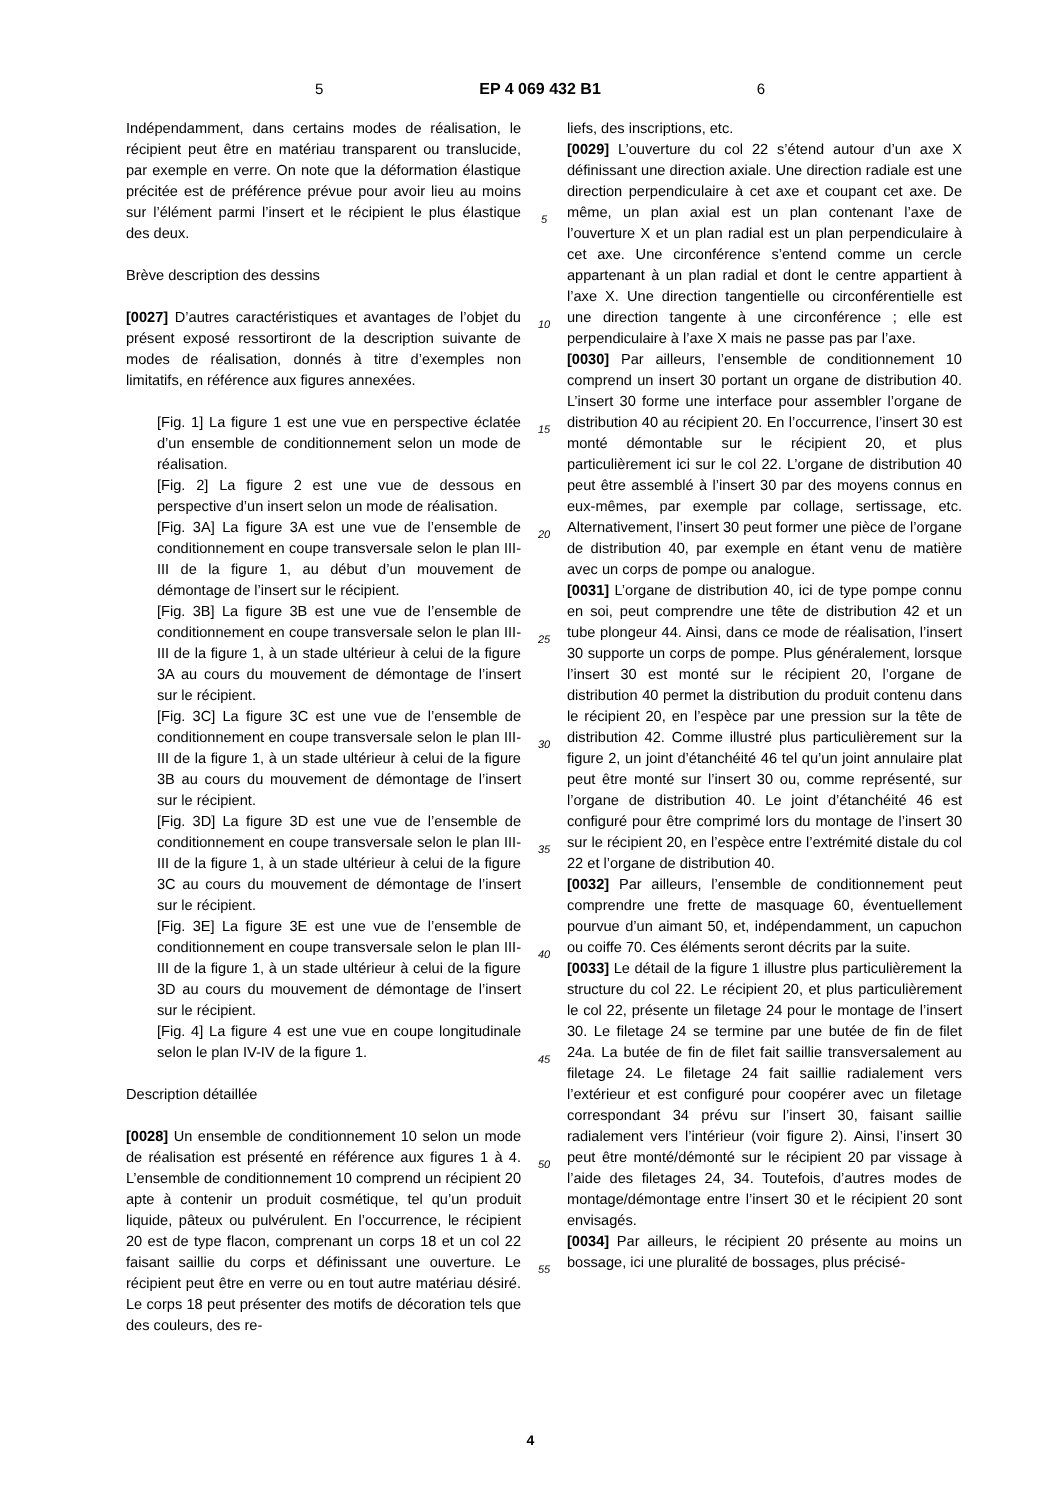5 EP 4 069 432 B1 6
Indépendamment, dans certains modes de réalisation, le récipient peut être en matériau transparent ou translucide, par exemple en verre. On note que la déformation élastique précitée est de préférence prévue pour avoir lieu au moins sur l’élément parmi l’insert et le récipient le plus élastique des deux.
Brève description des dessins
[0027] D’autres caractéristiques et avantages de l’objet du présent exposé ressortiront de la description suivante de modes de réalisation, donnés à titre d’exemples non limitatifs, en référence aux figures annexées.
[Fig. 1] La figure 1 est une vue en perspective éclatée d’un ensemble de conditionnement selon un mode de réalisation.
[Fig. 2] La figure 2 est une vue de dessous en perspective d’un insert selon un mode de réalisation.
[Fig. 3A] La figure 3A est une vue de l’ensemble de conditionnement en coupe transversale selon le plan III-III de la figure 1, au début d’un mouvement de démontage de l’insert sur le récipient.
[Fig. 3B] La figure 3B est une vue de l’ensemble de conditionnement en coupe transversale selon le plan III-III de la figure 1, à un stade ultérieur à celui de la figure 3A au cours du mouvement de démontage de l’insert sur le récipient.
[Fig. 3C] La figure 3C est une vue de l’ensemble de conditionnement en coupe transversale selon le plan III-III de la figure 1, à un stade ultérieur à celui de la figure 3B au cours du mouvement de démontage de l’insert sur le récipient.
[Fig. 3D] La figure 3D est une vue de l’ensemble de conditionnement en coupe transversale selon le plan III-III de la figure 1, à un stade ultérieur à celui de la figure 3C au cours du mouvement de démontage de l’insert sur le récipient.
[Fig. 3E] La figure 3E est une vue de l’ensemble de conditionnement en coupe transversale selon le plan III-III de la figure 1, à un stade ultérieur à celui de la figure 3D au cours du mouvement de démontage de l’insert sur le récipient.
[Fig. 4] La figure 4 est une vue en coupe longitudinale selon le plan IV-IV de la figure 1.
Description détaillée
[0028] Un ensemble de conditionnement 10 selon un mode de réalisation est présenté en référence aux figures 1 à 4. L’ensemble de conditionnement 10 comprend un récipient 20 apte à contenir un produit cosmétique, tel qu’un produit liquide, pâteux ou pulvérulent. En l’occurrence, le récipient 20 est de type flacon, comprenant un corps 18 et un col 22 faisant saillie du corps et définissant une ouverture. Le récipient peut être en verre ou en tout autre matériau désiré. Le corps 18 peut présenter des motifs de décoration tels que des couleurs, des re-
5
10
15
20
25
30
35
40
45
50
55
liefs, des inscriptions, etc.
[0029] L’ouverture du col 22 s’étend autour d’un axe X définissant une direction axiale. Une direction radiale est une direction perpendiculaire à cet axe et coupant cet axe. De même, un plan axial est un plan contenant l’axe de l’ouverture X et un plan radial est un plan perpendiculaire à cet axe. Une circonférence s’entend comme un cercle appartenant à un plan radial et dont le centre appartient à l’axe X. Une direction tangentielle ou circonférentielle est une direction tangente à une circonférence ; elle est perpendiculaire à l’axe X mais ne passe pas par l’axe.
[0030] Par ailleurs, l’ensemble de conditionnement 10 comprend un insert 30 portant un organe de distribution 40. L’insert 30 forme une interface pour assembler l’organe de distribution 40 au récipient 20. En l’occurrence, l’insert 30 est monté démontable sur le récipient 20, et plus particulièrement ici sur le col 22. L’organe de distribution 40 peut être assemblé à l’insert 30 par des moyens connus en eux-mêmes, par exemple par collage, sertissage, etc. Alternativement, l’insert 30 peut former une pièce de l’organe de distribution 40, par exemple en étant venu de matière avec un corps de pompe ou analogue.
[0031] L’organe de distribution 40, ici de type pompe connu en soi, peut comprendre une tête de distribution 42 et un tube plongeur 44. Ainsi, dans ce mode de réalisation, l’insert 30 supporte un corps de pompe. Plus généralement, lorsque l’insert 30 est monté sur le récipient 20, l’organe de distribution 40 permet la distribution du produit contenu dans le récipient 20, en l’espèce par une pression sur la tête de distribution 42. Comme illustré plus particulièrement sur la figure 2, un joint d’étanchéité 46 tel qu’un joint annulaire plat peut être monté sur l’insert 30 ou, comme représenté, sur l’organe de distribution 40. Le joint d’étanchéité 46 est configuré pour être comprimé lors du montage de l’insert 30 sur le récipient 20, en l’espèce entre l’extrémité distale du col 22 et l’organe de distribution 40.
[0032] Par ailleurs, l’ensemble de conditionnement peut comprendre une frette de masquage 60, éventuellement pourvue d’un aimant 50, et, indépendamment, un capuchon ou coiffe 70. Ces éléments seront décrits par la suite.
[0033] Le détail de la figure 1 illustre plus particulièrement la structure du col 22. Le récipient 20, et plus particulièrement le col 22, présente un filetage 24 pour le montage de l’insert 30. Le filetage 24 se termine par une butée de fin de filet 24a. La butée de fin de filet fait saillie transversalement au filetage 24. Le filetage 24 fait saillie radialement vers l’extérieur et est configuré pour coopérer avec un filetage correspondant 34 prévu sur l’insert 30, faisant saillie radialement vers l’intérieur (voir figure 2). Ainsi, l’insert 30 peut être monté/démonté sur le récipient 20 par vissage à l’aide des filetages 24, 34. Toutefois, d’autres modes de montage/démontage entre l’insert 30 et le récipient 20 sont envisagés.
[0034] Par ailleurs, le récipient 20 présente au moins un bossage, ici une pluralité de bossages, plus précisé-
4